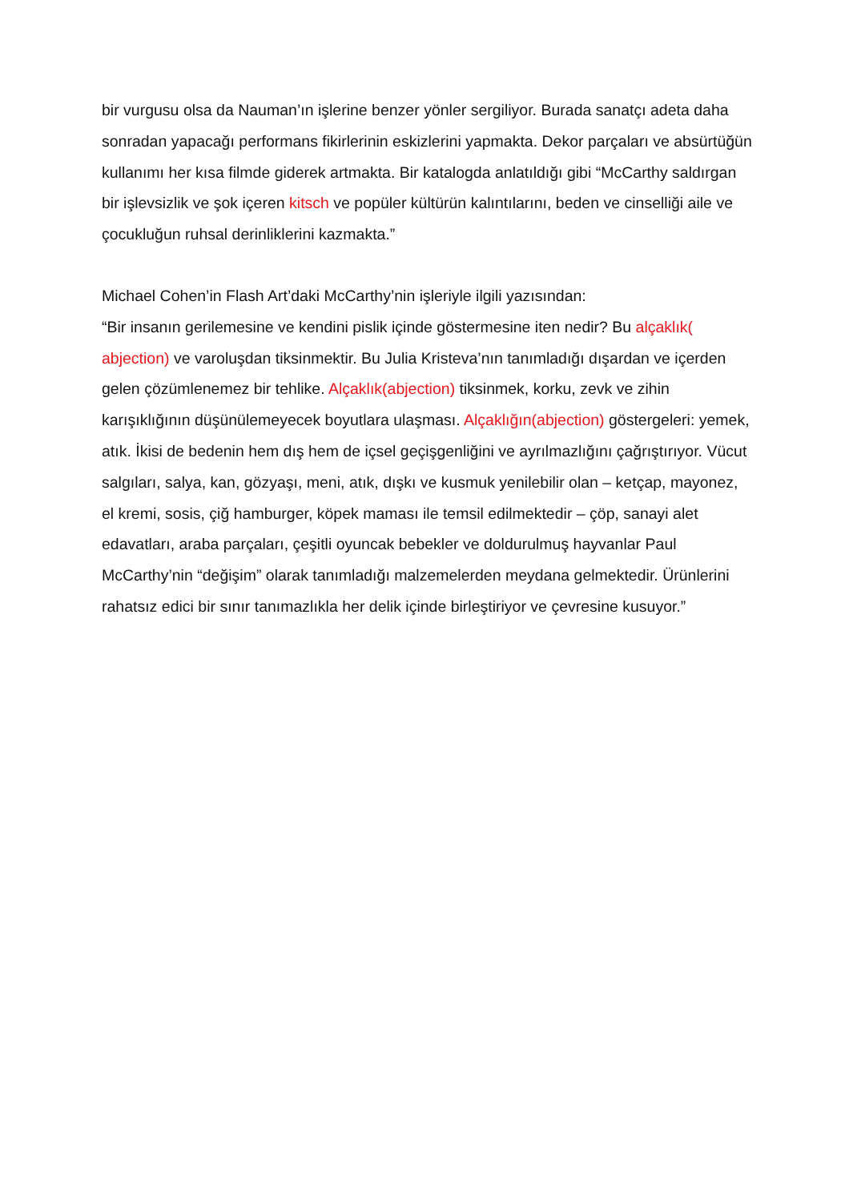bir vurgusu olsa da Nauman’ın işlerine benzer yönler sergiliyor. Burada sanatçı adeta daha sonradan yapacağı performans fikirlerinin eskizlerini yapmakta. Dekor parçaları ve absürtüğün kullanımı her kısa filmde giderek artmakta. Bir katalogda anlatıldığı gibi “McCarthy saldırgan bir işlevsizlik ve şok içeren kitsch ve popüler kültürün kalıntılarını, beden ve cinselliği aile ve çocukluğun ruhsal derinliklerini kazmakta.”
Michael Cohen’in Flash Art’daki McCarthy’nin işleriyle ilgili yazısından:
“Bir insanın gerilemesine ve kendini pislik içinde göstermesine iten nedir? Bu alçaklık( abjection) ve varoluşdan tiksinmektir. Bu Julia Kristeva’nın tanımladığı dışardan ve içerden gelen çözümlenemez bir tehlike. Alçaklık(abjection) tiksinmek, korku, zevk ve zihin karışıklığının düşünülemeyecek boyutlara ulaşması. Alçaklığın(abjection) göstergeleri: yemek, atık. İkisi de bedenin hem dış hem de içsel geçişgenliğini ve ayrılmazlığını çağrıştırıyor. Vücut salgıları, salya, kan, gözyaşı, meni, atık, dışkı ve kusmuk yenilebilir olan – ketçap, mayonez, el kremi, sosis, çiğ hamburger, köpek maması ile temsil edilmektedir – çöp, sanayi alet edavatları, araba parçaları, çeşitli oyuncak bebekler ve doldurulmuş hayvanlar Paul McCarthy’nin “değişim” olarak tanımladığı malzemelerden meydana gelmektedir. Ürünlerini rahatsız edici bir sınır tanımazlıkla her delik içinde birleştiriyor ve çevresine kusuyor.”